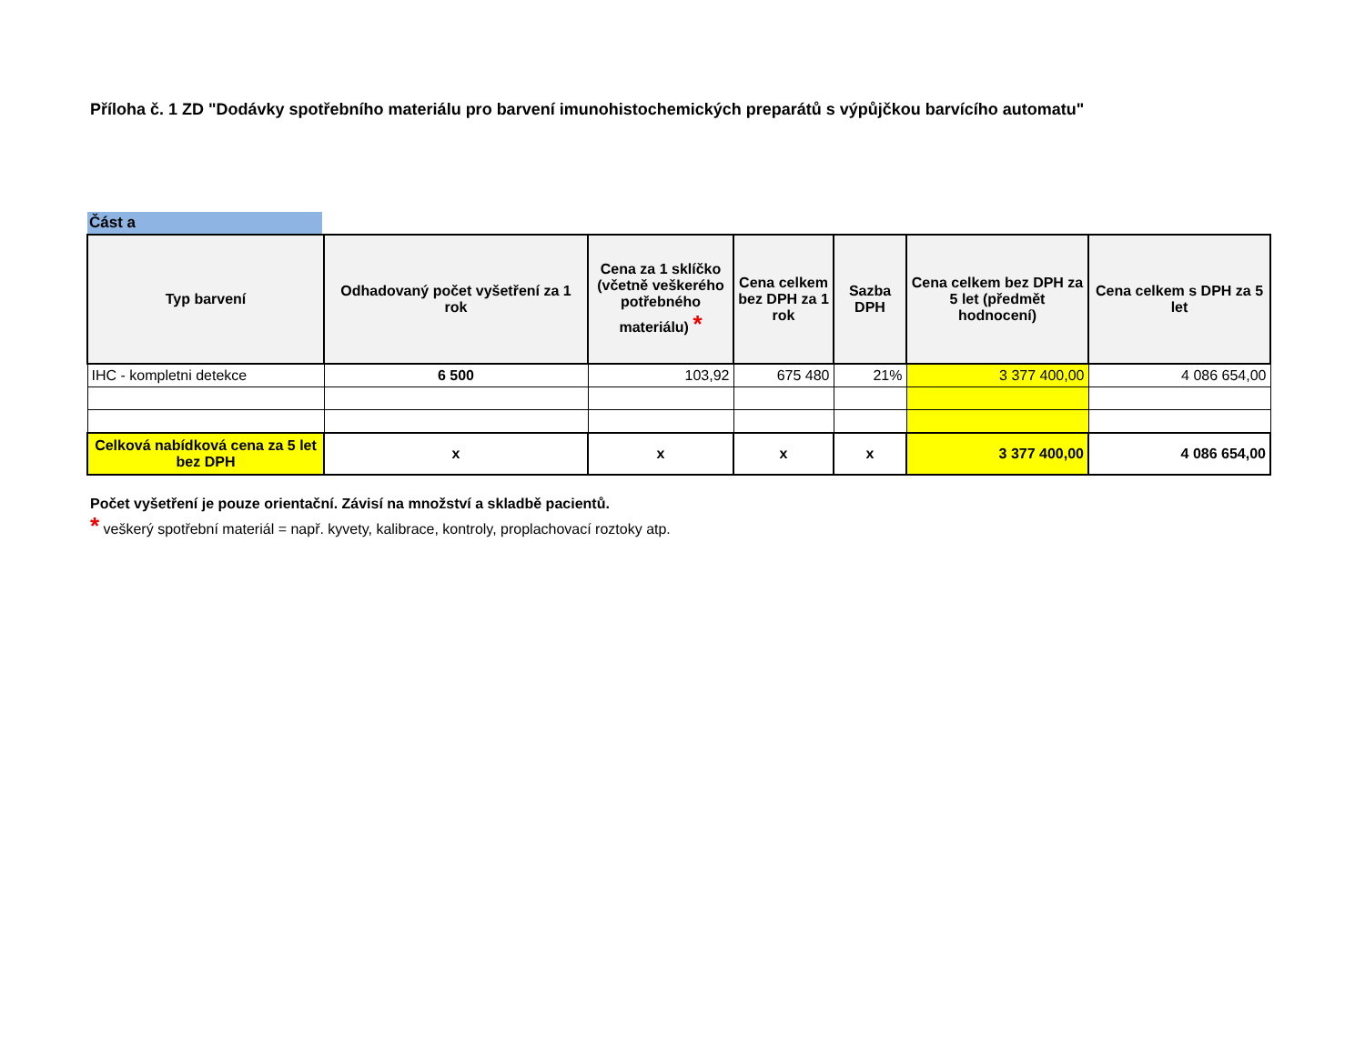Příloha č. 1 ZD "Dodávky spotřebního materiálu pro barvení imunohistochemických preparátů s výpůjčkou barvícího automatu"
Část a
| Typ barvení | Odhadovaný počet vyšetření za 1 rok | Cena za 1 sklíčko (včetně veškerého potřebného materiálu) * | Cena celkem bez DPH za 1 rok | Sazba DPH | Cena celkem bez DPH za 5 let (předmět hodnocení) | Cena celkem s DPH za 5 let |
| --- | --- | --- | --- | --- | --- | --- |
| IHC - kompletni detekce | 6 500 | 103,92 | 675 480 | 21% | 3 377 400,00 | 4 086 654,00 |
| Celková nabídková cena za 5 let bez DPH | x | x | x | x | 3 377 400,00 | 4 086 654,00 |
Počet vyšetření je pouze orientační. Závisí na množství a skladbě pacientů.
* veškerý spotřební materiál = např. kyvety, kalibrace, kontroly, proplachovací roztoky atp.